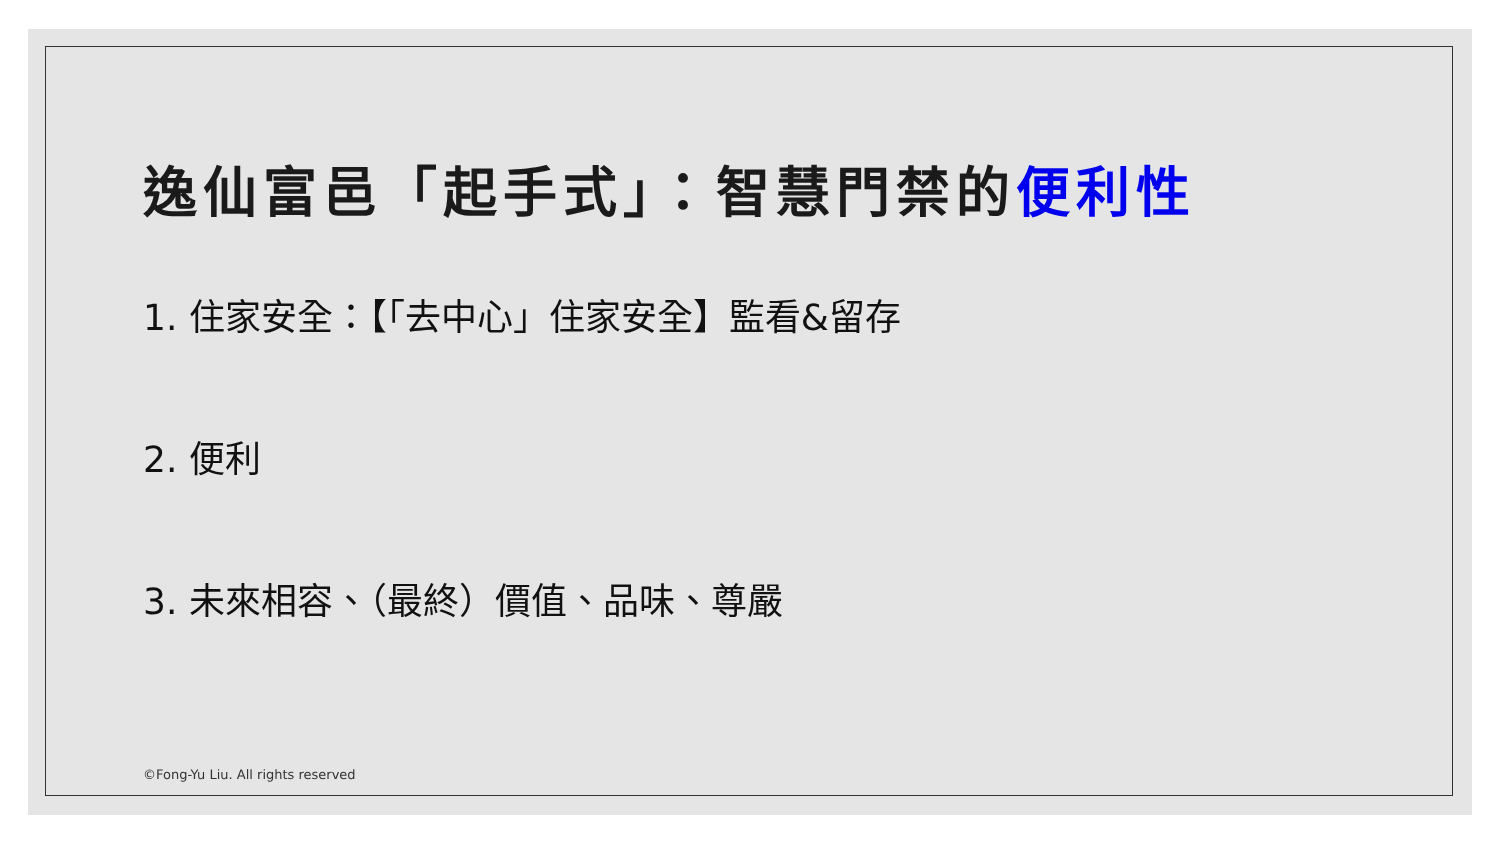逸仙富邑「起手式」：智慧門禁的便利性
1. 住家安全：【「去中心」住家安全】監看&留存
2. 便利
3. 未來相容、（最終）價值、品味、尊嚴
©Fong-Yu Liu. All rights reserved